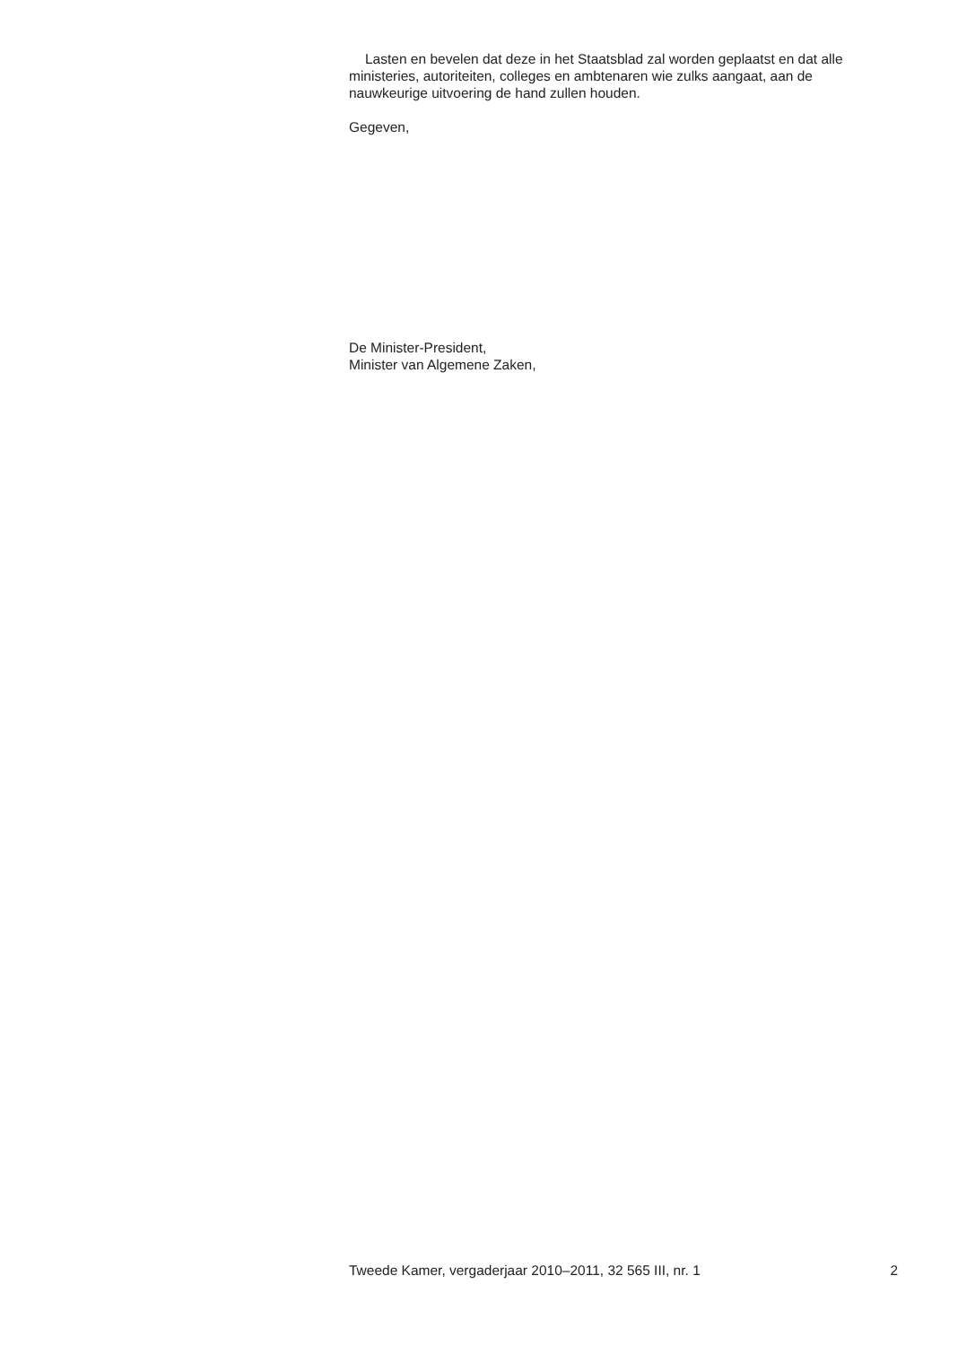Lasten en bevelen dat deze in het Staatsblad zal worden geplaatst en dat alle ministeries, autoriteiten, colleges en ambtenaren wie zulks aangaat, aan de nauwkeurige uitvoering de hand zullen houden.
Gegeven,
De Minister-President,
Minister van Algemene Zaken,
Tweede Kamer, vergaderjaar 2010–2011, 32 565 III, nr. 1 2